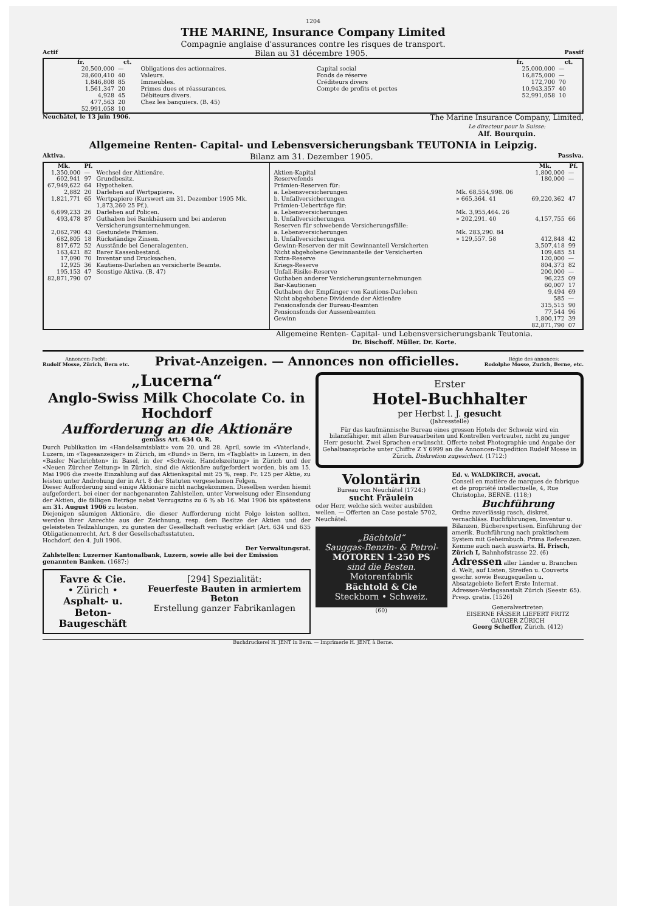1204
THE MARINE, Insurance Company Limited
Compagnie anglaise d'assurances contre les risques de transport.
Actif Bilan au 31 décembre 1905. Passif
| / fr. / ct. / / / --- / --- / --- / / 20,500,000 / — / Obligations des actionnaires. / / 28,600,410 / 40 / Valeurs. / / 1,846,808 / 85 / Immeubles. / / 1,561,347 / 20 / Primes dues et réassurances. / / 4,928 / 45 / Débiteurs divers. / / 477,563 / 20 / Chez les banquiers. (B. 45) / / 52,991,058 / 10 / / | / / fr. / ct. / / --- / --- / --- / / Capital social / 25,000,000 / — / / Fonds de réserve / 16,875,000 / — / / Créditeurs divers / 172,700 / 70 / / Compte de profits et pertes / 10,943,357 / 40 / / / 52,991,058 / 10 / |
Neuchâtel, le 13 juin 1906.
The Marine Insurance Company, Limited,
Le directeur pour la Suisse:
Alf. Bourquin.
Allgemeine Renten- Capital- und Lebensversicherungsbank TEUTONIA in Leipzig.
Aktiva. Bilanz am 31. Dezember 1905. Passiva.
| / Mk. / Pf. / / / --- / --- / --- / / 1,350,000 / — / Wechsel der Aktienäre. / / 602,941 / 97 / Grundbesitz. / / 67,949,622 / 64 / Hypotheken. / / 2,882 / 20 / Darlehen auf Wertpapiere. / / 1,821,771 / 65 / Wertpapiere (Kurswert am 31. Dezember 1905 Mk. 1,873,260 25 Pf.). / / 6,699,233 / 26 / Darlehen auf Policen. / / 493,478 / 87 / Guthaben bei Bankhäusern und bei anderen Versicherungsunternehmungen. / / 2,062,790 / 43 / Gestundete Prämien. / / 682,805 / 18 / Rückständige Zinsen. / / 817,672 / 52 / Ausstände bei Generalagenten. / / 163,421 / 82 / Barer Kassenbestand. / / 17,090 / 70 / Inventar und Drucksachen. / / 12,925 / 36 / Kautiens-Darlehen an versicherte Beamte. / / 195,153 / 47 / Sonstige Aktiva. (B. 47) / / 82,871,790 / 07 / / | / / / Mk. / Pf. / / --- / --- / --- / --- / / Aktien-Kapital / / 1,800,000 / — / / Reservefends / / 180,000 / — / / Prämien-Reserven für: / / / / / a. Lebensversicherungen / Mk. 68,554,998. 06 / / / / b. Unfallversicherungen / » 665,364. 41 / 69,220,362 / 47 / / Prämien-Ueberträge für: / / / / / a. Lebensversicherungen / Mk. 3,955,464. 26 / / / / b. Unfallversicherungen / » 202,291. 40 / 4,157,755 / 66 / / Reserven für schwebende Versicherungsfälle: / / / / / a. Lebensversicherungen / Mk. 283,290. 84 / / / / b. Unfallversicherungen / » 129,557. 58 / 412,848 / 42 / / Gewinn-Reserven der mit Gewinnanteil Versicherten / / 3,507,418 / 99 / / Nicht abgehobene Gewinnanteile der Versicherten / / 109,485 / 51 / / Extra-Reserve / / 120,000 / — / / Kriegs-Reserve / / 804,373 / 82 / / Unfall-Risiko-Reserve / / 200,000 / — / / Guthaben anderer Versicherungsunternehmungen / / 96,225 / 09 / / Bar-Kautionen / / 60,007 / 17 / / Guthaben der Empfänger von Kautions-Darlehen / / 9,494 / 69 / / Nicht abgehobene Dividende der Aktienäre / / 585 / — / / Pensionsfonds der Bureau-Beamten / / 315,515 / 90 / / Pensionsfonds der Aussenbeamten / / 77,544 / 96 / / Gewinn / / 1,800,172 / 39 / / / / 82,871,790 / 07 / |
Allgemeine Renten- Capital- und Lebensversicherungsbank Teutonia.
Dr. Bischoff. Müller. Dr. Korte.
Annoncen-Pacht:
Rudolf Mosse, Zürich, Bern etc. Privat-Anzeigen. — Annonces non officielles. Régie des annonces:
Rodolphe Mosse, Zurich, Berne, etc.
„Lucerna“
Anglo-Swiss Milk Chocolate Co. in Hochdorf
Aufforderung an die Aktionäre
gemäss Art. 634 O. R.
Durch Publikation im «Handelsamtsblatt» vom 20. und 28. April, sowie im «Vaterland», Luzern, im «Tagesanzeiger» in Zürich, im «Bund» in Bern, im «Tagblatt» in Luzern, in den «Basler Nachrichten» in Basel, in der «Schweiz. Handelszeitung» in Zürich und der «Neuen Zürcher Zeitung» in Zürich, sind die Aktionäre aufgefordert worden, bis am 15. Mai 1906 die zweite Einzahlung auf das Aktienkapital mit 25 %, resp. Fr. 125 per Aktie, zu leisten unter Androhung der in Art. 8 der Statuten vergesehenen Felgen.
Dieser Aufforderung sind einige Aktionäre nicht nachgekommen. Dieselben werden hiemit aufgefordert, bei einer der nachgenannten Zahlstellen, unter Verweisung eder Einsendung der Aktien, die fälligen Beträge nebst Verzugszins zu 6 % ab 16. Mai 1906 bis spätestens am 31. August 1906 zu leisten.
Diejenigen säumigen Aktionäre, die dieser Aufforderung nicht Folge leisten sollten, werden ihrer Anrechte aus der Zeichnung, resp. dem Besitze der Aktien und der geleisteten Teilzahlungen, zu gunsten der Gesellschaft verlustig erklärt (Art. 634 und 635 Obligatienenrecht, Art. 8 der Gesellschaftsstatuten.
Hochdorf, den 4. Juli 1906.
Der Verwaltungsrat.
Zahlstellen: Luzerner Kantonalbank, Luzern, sowie alle bei der Emission genannten Banken. (1687:)
Favre & Cie.
• Zürich •
Asphalt- u. Beton-Baugeschäft
[294] Spezialität:
Feuerfeste Bauten in armiertem Beton
Erstellung ganzer Fabrikanlagen
Erster
Hotel-Buchhalter
per Herbst l. J. gesucht
(Jahresstelle)
Für das kaufmännische Bureau eines gressen Hotels der Schweiz wird ein bilanzfähiger, mit allen Bureauarbeiten und Kontrellen vertrauter, nicht zu junger Herr gesucht. Zwei Sprachen erwünscht. Offerte nebst Photographie und Angabe der Gehaltsansprüche unter Chiffre Z Y 6999 an die Annoncen-Expedition Rudelf Mosse in Zürich. Diskretion zugesichert. (1712:)
Volontärin
Bureau von Neuchâtel (1724:)
sucht Fräulein
oder Herr, welche sich weiter ausbilden wellen. — Offerten an Case postale 5702, Neuchâtel.
„Bächtold“
Sauggas-Benzin- & Petrol-
MOTOREN 1-250 PS
sind die Besten.
Motorenfabrik
Bächtold & Cie
Steckborn • Schweiz.
(60)
Ed. v. WALDKIRCH, avocat.
Conseil en matière de marques de fabrique et de propriété intellectuelle, 4, Rue Christophe, BERNE. (118;)
Buchführung
Ordne zuverlässig rasch, diskret, vernachläss. Buchführungen, Inventur u. Bilanzen, Bücherexpertisen. Einführung der amerik. Buchführung nach praktischem System mit Geheimbuch. Prima Referenzen. Kemme auch nach auswärts. H. Frisch, Zürich I, Bahnhofstrasse 22. (6)
Adressen aller Länder u. Branchen d. Welt, auf Listen, Streifen u. Couverts geschr. sowie Bezugsquellen u. Absatzgebiete liefert Erste Internat. Adressen-Verlagsanstalt Zürich (Seestr. 65). Presp. gratis. [1526]
Generalvertreter:
EISERNE FÄSSER LIEFERT FRITZ GAUGER ZÜRICH
Georg Scheffer, Zürich. (412)
Buchdruckerei H. JENT in Bern. — Imprimerie H. JENT, à Berne.